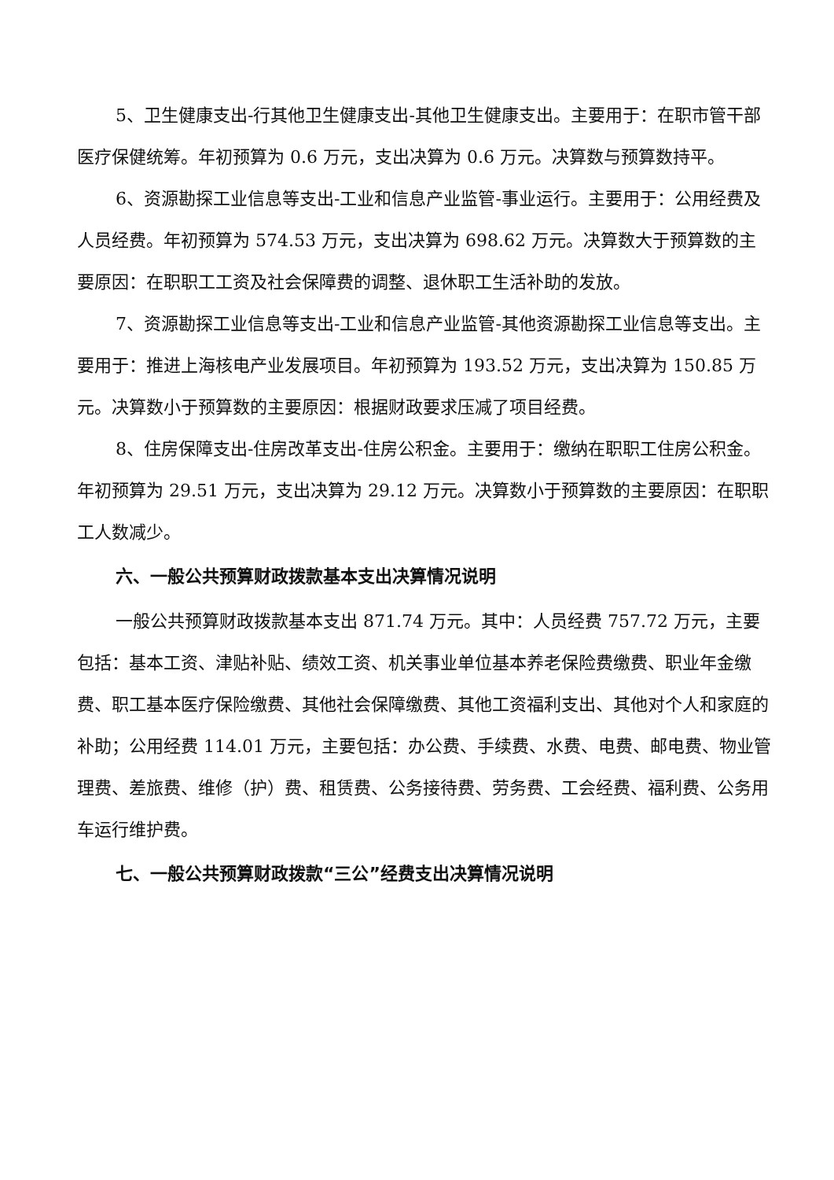5、卫生健康支出-行其他卫生健康支出-其他卫生健康支出。主要用于：在职市管干部医疗保健统筹。年初预算为 0.6 万元，支出决算为 0.6 万元。决算数与预算数持平。
6、资源勘探工业信息等支出-工业和信息产业监管-事业运行。主要用于：公用经费及人员经费。年初预算为 574.53 万元，支出决算为 698.62 万元。决算数大于预算数的主要原因：在职职工工资及社会保障费的调整、退休职工生活补助的发放。
7、资源勘探工业信息等支出-工业和信息产业监管-其他资源勘探工业信息等支出。主要用于：推进上海核电产业发展项目。年初预算为 193.52 万元，支出决算为 150.85 万元。决算数小于预算数的主要原因：根据财政要求压减了项目经费。
8、住房保障支出-住房改革支出-住房公积金。主要用于：缴纳在职职工住房公积金。年初预算为 29.51 万元，支出决算为 29.12 万元。决算数小于预算数的主要原因：在职职工人数减少。
六、一般公共预算财政拨款基本支出决算情况说明
一般公共预算财政拨款基本支出 871.74 万元。其中：人员经费 757.72 万元，主要包括：基本工资、津贴补贴、绩效工资、机关事业单位基本养老保险费缴费、职业年金缴费、职工基本医疗保险缴费、其他社会保障缴费、其他工资福利支出、其他对个人和家庭的补助；公用经费 114.01 万元，主要包括：办公费、手续费、水费、电费、邮电费、物业管理费、差旅费、维修（护）费、租赁费、公务接待费、劳务费、工会经费、福利费、公务用车运行维护费。
七、一般公共预算财政拨款“三公”经费支出决算情况说明